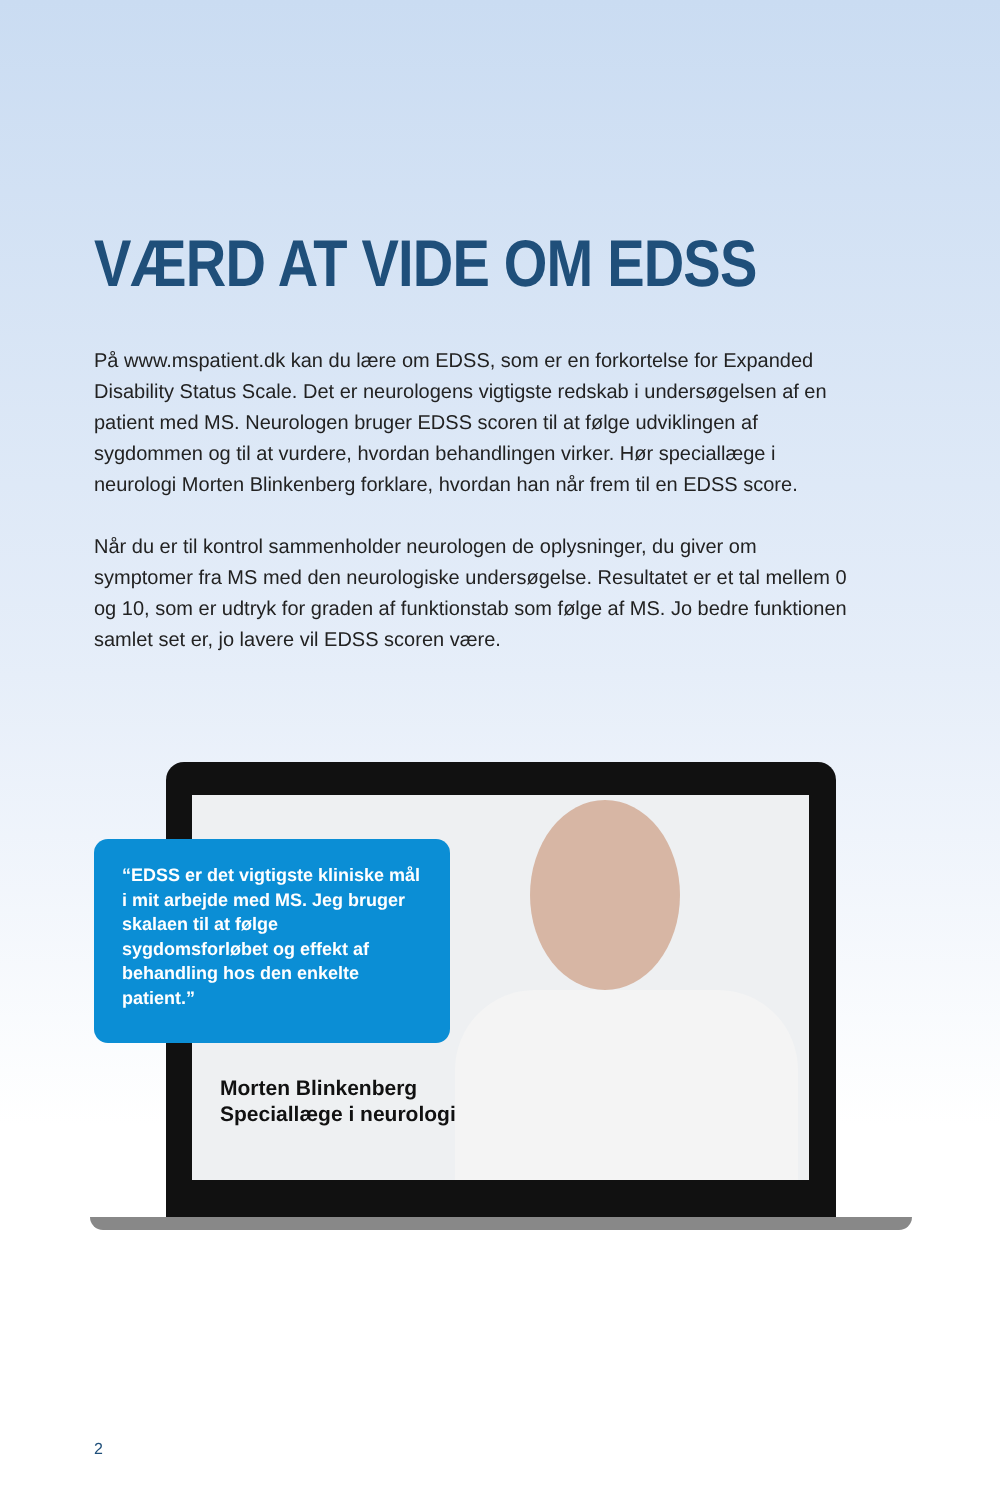VÆRD AT VIDE OM EDSS
På www.mspatient.dk kan du lære om EDSS, som er en forkortelse for Expanded Disability Status Scale. Det er neurologens vigtigste redskab i undersøgelsen af en patient med MS. Neurologen bruger EDSS scoren til at følge udviklingen af sygdommen og til at vurdere, hvordan behandlingen virker. Hør speciallæge i neurologi Morten Blinkenberg forklare, hvordan han når frem til en EDSS score.
Når du er til kontrol sammenholder neurologen de oplysninger, du giver om symptomer fra MS med den neurologiske undersøgelse. Resultatet er et tal mellem 0 og 10, som er udtryk for graden af funktionstab som følge af MS. Jo bedre funktionen samlet set er, jo lavere vil EDSS scoren være.
“EDSS er det vigtigste kliniske mål i mit arbejde med MS. Jeg bruger skalaen til at følge sygdomsforløbet og effekt af behandling hos den enkelte patient.”
Morten Blinkenberg
Speciallæge i neurologi
2